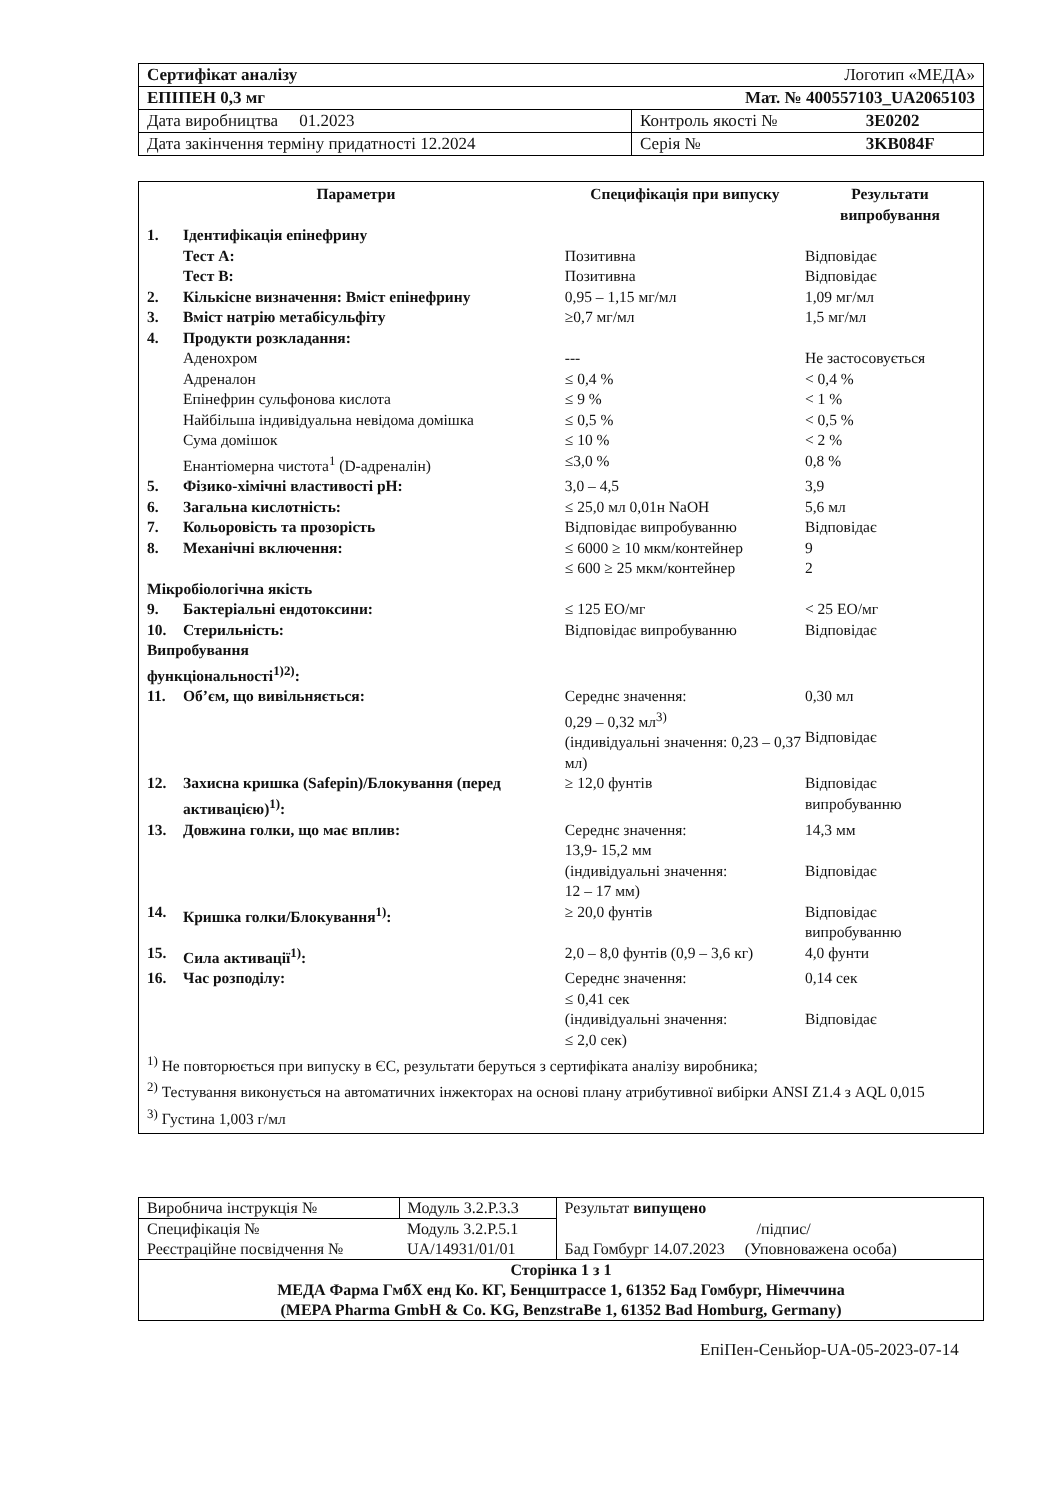| Сертифікат аналізу | Логотип «МЕДА» | |
| ЕПІПЕН 0,3 мг | Мат. № 400557103_UA2065103 | |
| Дата виробництва 01.2023 | Контроль якості № | 3E0202 |
| Дата закінчення терміну придатності 12.2024 | Серія № | 3KB084F |
| Параметри | | Специфікація при випуску | Результати випробування |
| --- | --- | --- | --- |
| 1. | Ідентифікація епінефрину | | |
| | Тест A: | Позитивна | Відповідає |
| | Тест B: | Позитивна | Відповідає |
| 2. | Кількісне визначення: Вміст епінефрину | 0,95 – 1,15 мг/мл | 1,09 мг/мл |
| 3. | Вміст натрію метабісульфіту | ≥0,7 мг/мл | 1,5 мг/мл |
| 4. | Продукти розкладання: | | |
| | Аденохром | --- | Не застосовується |
| | Адреналон | ≤ 0,4 % | < 0,4 % |
| | Епінефрин сульфонова кислота | ≤ 9 % | < 1 % |
| | Найбільша індивідуальна невідома домішка | ≤ 0,5 % | < 0,5 % |
| | Сума домішок | ≤ 10 % | < 2 % |
| | Енантіомерна чистота<sup>1</sup> (D-адреналін) | ≤3,0 % | 0,8 % |
| 5. | Фізико-хімічні властивості pH: | 3,0 – 4,5 | 3,9 |
| 6. | Загальна кислотність: | ≤ 25,0 мл 0,01н NaOH | 5,6 мл |
| 7. | Кольоровість та прозорість | Відповідає випробуванню | Відповідає |
| 8. | Механічні включення: | ≤ 6000 ≥ 10 мкм/контейнер ≤ 600 ≥ 25 мкм/контейнер | 9 2 |
| Мікробіологічна якість | | | |
| 9. | Бактеріальні ендотоксини: | ≤ 125 ЕО/мг | < 25 ЕО/мг |
| 10. | Стерильність: | Відповідає випробуванню | Відповідає |
| Випробування функціональності<sup>1)2)</sup>: | | | |
| 11. | Об’єм, що вивільняється: | Середнє значення: 0,29 – 0,32 мл<sup>3)</sup> (індивідуальні значення: 0,23 – 0,37 мл) | 0,30 мл Відповідає |
| 12. | Захисна кришка (Safepin)/Блокування (перед активацією)<sup>1)</sup>: | ≥ 12,0 фунтів | Відповідає випробуванню |
| 13. | Довжина голки, що має вплив: | Середнє значення: 13,9- 15,2 мм (індивідуальні значення: 12 – 17 мм) | 14,3 мм Відповідає |
| 14. | Кришка голки/Блокування<sup>1)</sup>: | ≥ 20,0 фунтів | Відповідає випробуванню |
| 15. | Сила активації<sup>1)</sup>: | 2,0 – 8,0 фунтів (0,9 – 3,6 кг) | 4,0 фунти |
| 16. | Час розподілу: | Середнє значення: ≤ 0,41 сек (індивідуальні значення: ≤ 2,0 сек) | 0,14 сек Відповідає |
<sup>1)</sup> Не повторюється при випуску в ЄС, результати беруться з сертифіката аналізу виробника;
<sup>2)</sup> Тестування виконується на автоматичних інжекторах на основі плану атрибутивної вибірки ANSI Z1.4 з AQL 0,015
<sup>3)</sup> Густина 1,003 г/мл
| Виробнича інструкція № | Модуль 3.2.P.3.3 | Результат випущено |
| Специфікація № | Модуль 3.2.P.5.1 | /підпис/ |
| Реєстраційне посвідчення № | UA/14931/01/01 | Бад Гомбург 14.07.2023 (Уповноважена особа) |
| Сторінка 1 з 1 МЕДА Фарма ГмбХ енд Ко. КГ, Бенцштрассе 1, 61352 Бад Гомбург, Німеччина (MEPA Pharma GmbH & Co. KG, BenzstraBe 1, 61352 Bad Homburg, Germany) | | |
ЕпіПен-Сеньйор-UA-05-2023-07-14